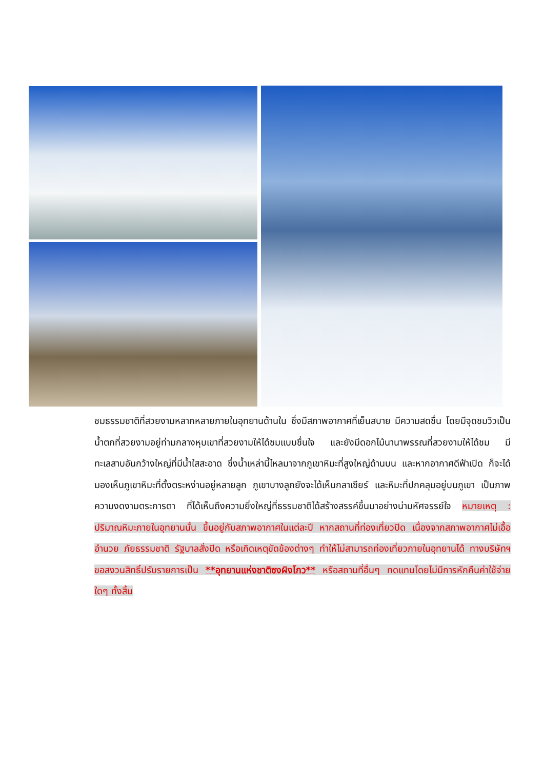ชมธรรมชาติที่สวยงามหลากหลายภายในอุทยานด้านใน ซึ่งมีสภาพอากาศที่เย็นสบาย มีความสดชื่น โดยมีจุดชมวิวเป็นน้ำตกที่สวยงามอยู่ท่ามกลางหุบเขาที่สวยงามให้ได้ชมแบบชื่นใจ และยังมีดอกไม้นานาพรรณที่สวยงามให้ได้ชม มีทะเลสาบอันกว้างใหญ่ที่มีน้ำใสสะอาด ซึ่งน้ำเหล่านี้ไหลมาจากภูเขาหิมะที่สูงใหญ่ด้านบน และหากอากาศดีฟ้าเปิด ก็จะได้มองเห็นภูเขาหิมะที่ตั้งตระหง่านอยู่หลายลูก ภูเขาบางลูกยังจะได้เห็นกลาเซียร์ และหิมะที่ปกคลุมอยู่บนภูเขา เป็นภาพความงดงามตระการตา ที่ได้เห็นถึงความยิ่งใหญ่ที่ธรรมชาติได้สร้างสรรค์ขึ้นมาอย่างน่ามหัศจรรย์ใจ หมายเหตุ : ปริมาณหิมะภายในอุทยานนั้น ขึ้นอยู่กับสภาพอากาศในแต่ละปี หากสถานที่ท่องเที่ยวปิด เนื่องจากสภาพอากาศไม่เอื้ออำนวย ภัยธรรมชาติ รัฐบาลสั่งปิด หรือเกิดเหตุขัดข้องต่างๆ ทำให้ไม่สามารถท่องเที่ยวภายในอุทยานได้ ทางบริษัทฯ ขอสงวนสิทธิ์ปรับรายการเป็น **อุทยานแห่งชาติซงผิงโกว** หรือสถานที่อื่นๆ ทดแทนโดยไม่มีการหักคืนค่าใช้จ่ายใดๆ ทั้งสิ้น